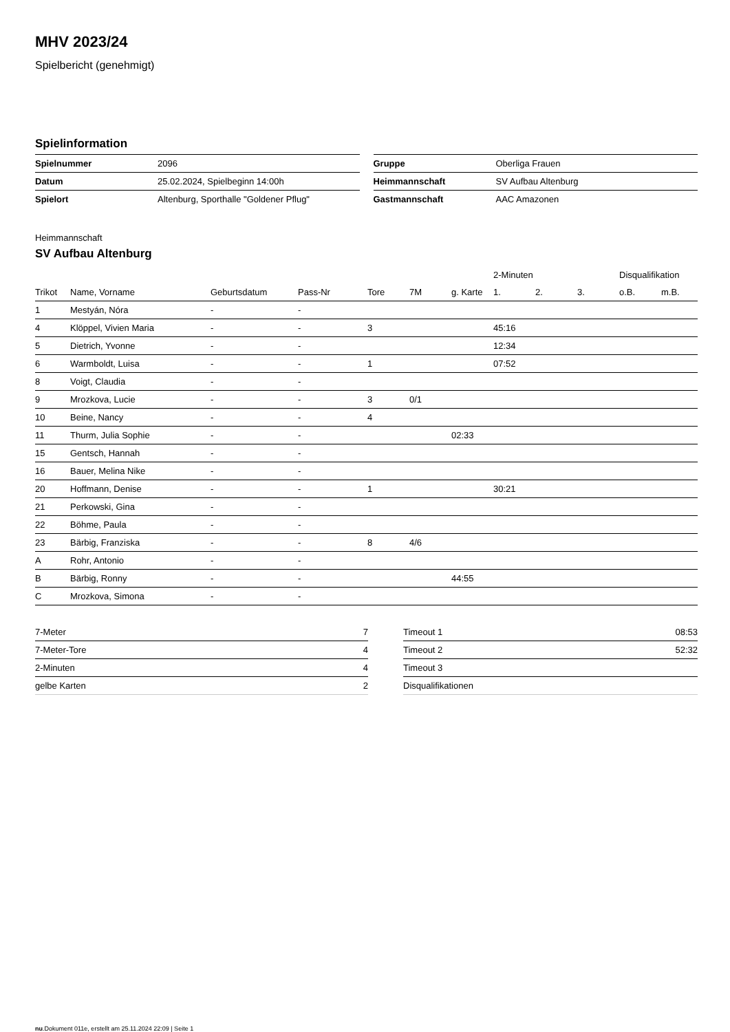MHV 2023/24
Spielbericht (genehmigt)
Spielinformation
| Spielnummer | 2096 |
| Datum | 25.02.2024, Spielbeginn 14:00h |
| Spielort | Altenburg, Sporthalle "Goldener Pflug" |
| Gruppe | Oberliga Frauen |
| Heimmannschaft | SV Aufbau Altenburg |
| Gastmannschaft | AAC Amazonen |
Heimmannschaft
SV Aufbau Altenburg
| | | | | | | | 2-Minuten | | | Disqualifikation | |
| --- | --- | --- | --- | --- | --- | --- | --- | --- | --- | --- | --- |
| Trikot | Name, Vorname | Geburtsdatum | Pass-Nr | Tore | 7M | g. Karte | 1. | 2. | 3. | o.B. | m.B. |
| 1 | Mestyán, Nóra | - | - | | | | | | | | |
| 4 | Klöppel, Vivien Maria | - | - | 3 | | | 45:16 | | | | |
| 5 | Dietrich, Yvonne | - | - | | | | 12:34 | | | | |
| 6 | Warmboldt, Luisa | - | - | 1 | | | 07:52 | | | | |
| 8 | Voigt, Claudia | - | - | | | | | | | | |
| 9 | Mrozkova, Lucie | - | - | 3 | 0/1 | | | | | | |
| 10 | Beine, Nancy | - | - | 4 | | | | | | | |
| 11 | Thurm, Julia Sophie | - | - | | | 02:33 | | | | | |
| 15 | Gentsch, Hannah | - | - | | | | | | | | |
| 16 | Bauer, Melina Nike | - | - | | | | | | | | |
| 20 | Hoffmann, Denise | - | - | 1 | | | 30:21 | | | | |
| 21 | Perkowski, Gina | - | - | | | | | | | | |
| 22 | Böhme, Paula | - | - | | | | | | | | |
| 23 | Bärbig, Franziska | - | - | 8 | 4/6 | | | | | | |
| A | Rohr, Antonio | - | - | | | | | | | | |
| B | Bärbig, Ronny | - | - | | | 44:55 | | | | | |
| C | Mrozkova, Simona | - | - | | | | | | | | |
| 7-Meter | 7 |
| 7-Meter-Tore | 4 |
| 2-Minuten | 4 |
| gelbe Karten | 2 |
| Timeout 1 | 08:53 |
| Timeout 2 | 52:32 |
| Timeout 3 | |
| Disqualifikationen | |
nu.Dokument 011e, erstellt am 25.11.2024 22:09 | Seite 1